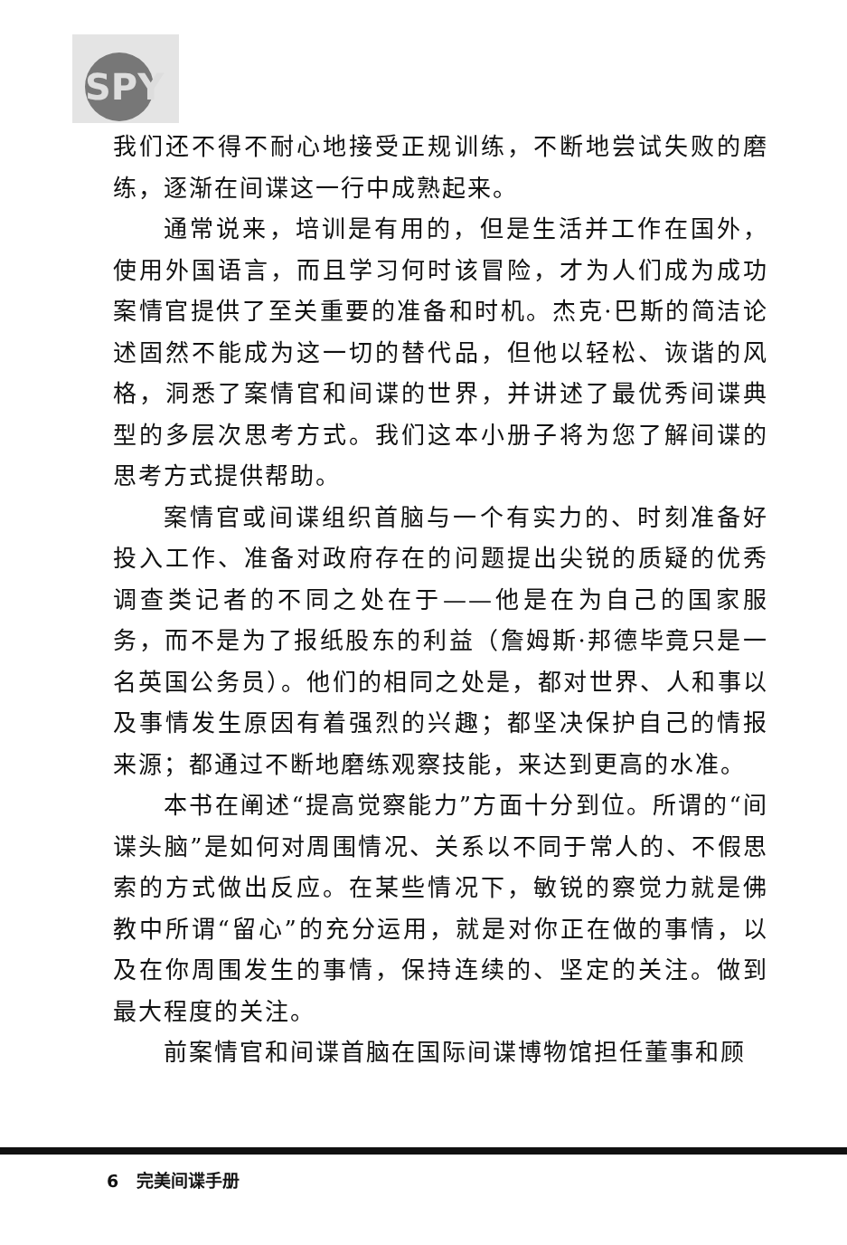SPY
我们还不得不耐心地接受正规训练，不断地尝试失败的磨练，逐渐在间谍这一行中成熟起来。
通常说来，培训是有用的，但是生活并工作在国外，使用外国语言，而且学习何时该冒险，才为人们成为成功案情官提供了至关重要的准备和时机。杰克·巴斯的简洁论述固然不能成为这一切的替代品，但他以轻松、诙谐的风格，洞悉了案情官和间谍的世界，并讲述了最优秀间谍典型的多层次思考方式。我们这本小册子将为您了解间谍的思考方式提供帮助。
案情官或间谍组织首脑与一个有实力的、时刻准备好投入工作、准备对政府存在的问题提出尖锐的质疑的优秀调查类记者的不同之处在于——他是在为自己的国家服务，而不是为了报纸股东的利益（詹姆斯·邦德毕竟只是一名英国公务员）。他们的相同之处是，都对世界、人和事以及事情发生原因有着强烈的兴趣；都坚决保护自己的情报来源；都通过不断地磨练观察技能，来达到更高的水准。
本书在阐述“提高觉察能力”方面十分到位。所谓的“间谍头脑”是如何对周围情况、关系以不同于常人的、不假思索的方式做出反应。在某些情况下，敏锐的察觉力就是佛教中所谓“留心”的充分运用，就是对你正在做的事情，以及在你周围发生的事情，保持连续的、坚定的关注。做到最大程度的关注。
前案情官和间谍首脑在国际间谍博物馆担任董事和顾
6 完美间谍手册